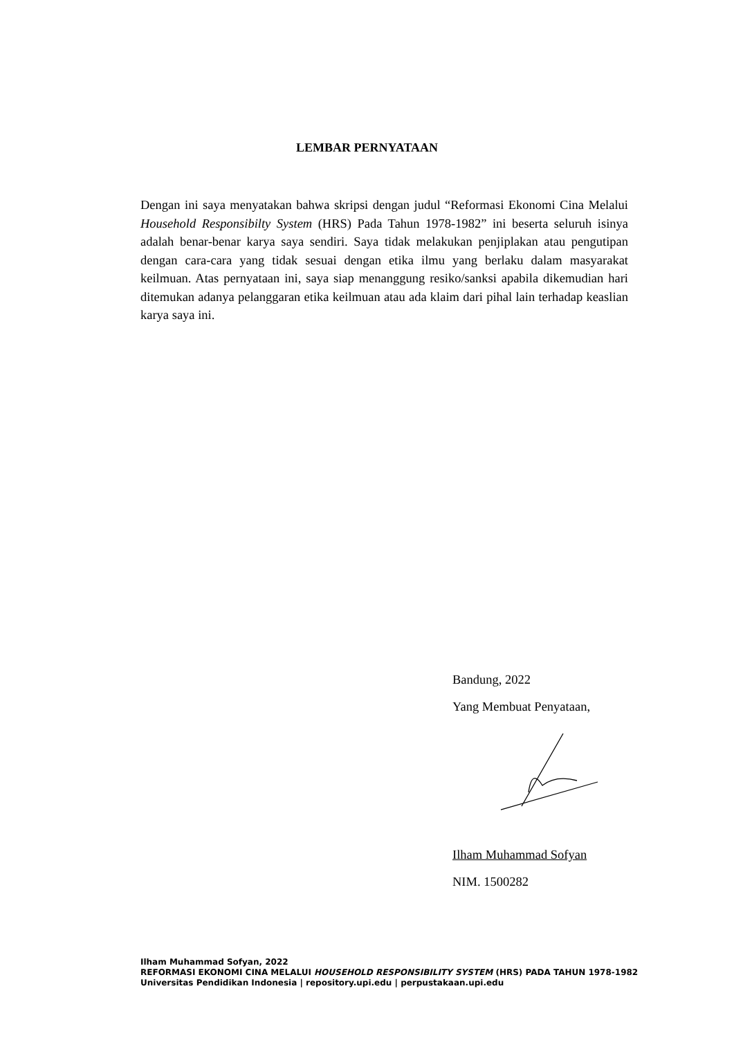LEMBAR PERNYATAAN
Dengan ini saya menyatakan bahwa skripsi dengan judul “Reformasi Ekonomi Cina Melalui Household Responsibilty System (HRS) Pada Tahun 1978-1982” ini beserta seluruh isinya adalah benar-benar karya saya sendiri. Saya tidak melakukan penjiplakan atau pengutipan dengan cara-cara yang tidak sesuai dengan etika ilmu yang berlaku dalam masyarakat keilmuan. Atas pernyataan ini, saya siap menanggung resiko/sanksi apabila dikemudian hari ditemukan adanya pelanggaran etika keilmuan atau ada klaim dari pihal lain terhadap keaslian karya saya ini.
Bandung, 2022
Yang Membuat Penyataan,
Ilham Muhammad Sofyan
NIM. 1500282
Ilham Muhammad Sofyan, 2022
REFORMASI EKONOMI CINA MELALUI HOUSEHOLD RESPONSIBILITY SYSTEM (HRS) PADA TAHUN 1978-1982
Universitas Pendidikan Indonesia | repository.upi.edu | perpustakaan.upi.edu